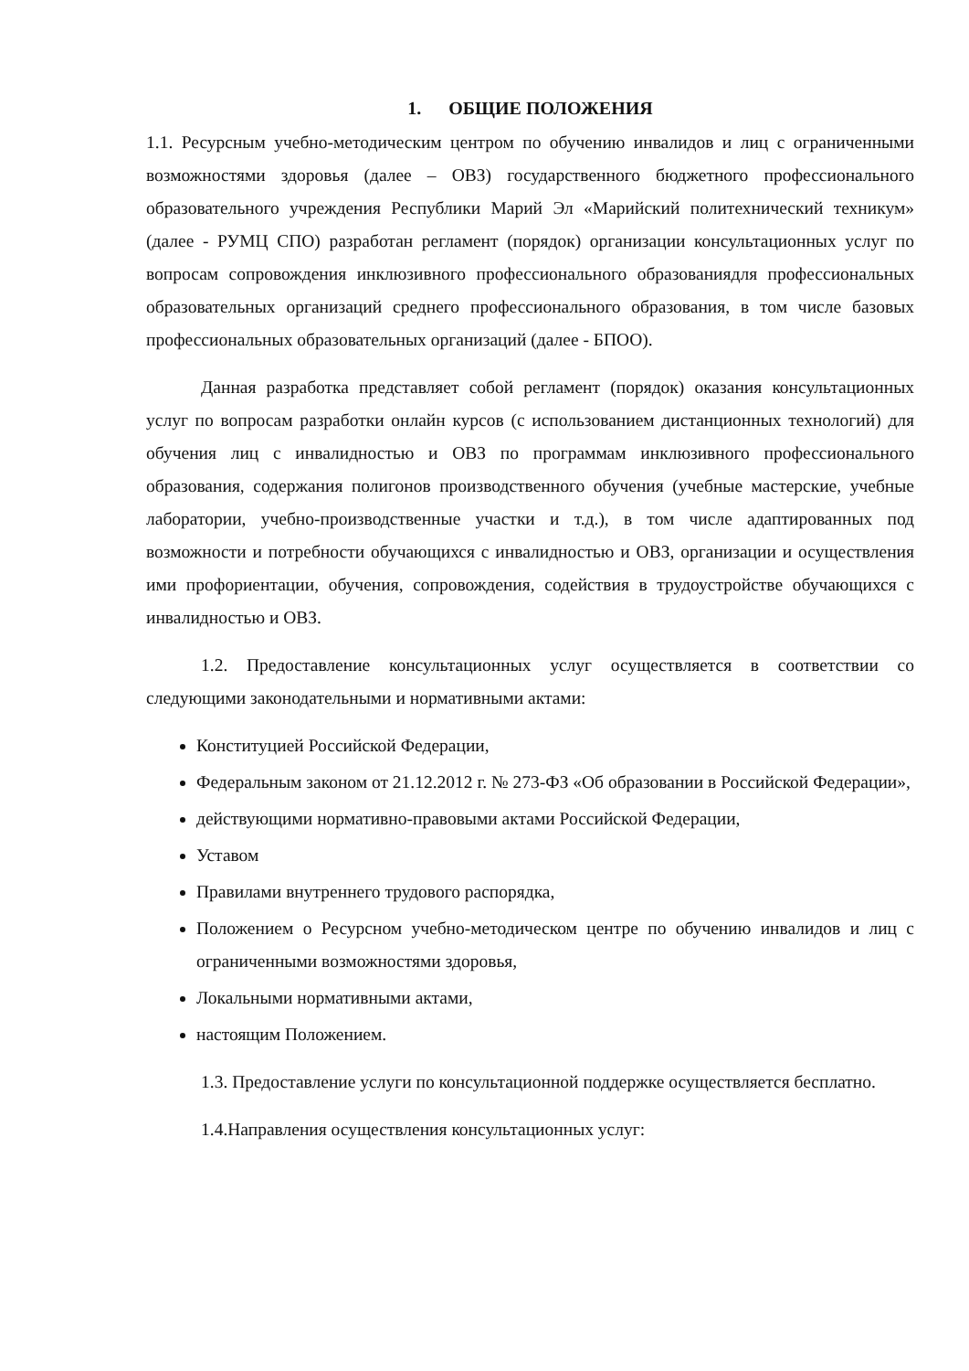1. ОБЩИЕ ПОЛОЖЕНИЯ
1.1. Ресурсным учебно-методическим центром по обучению инвалидов и лиц с ограниченными возможностями здоровья (далее – ОВЗ) государственного бюджетного профессионального образовательного учреждения Республики Марий Эл «Марийский политехнический техникум» (далее - РУМЦ СПО) разработан регламент (порядок) организации консультационных услуг по вопросам сопровождения инклюзивного профессионального образованиядля профессиональных образовательных организаций среднего профессионального образования, в том числе базовых профессиональных образовательных организаций (далее - БПОО).
Данная разработка представляет собой регламент (порядок) оказания консультационных услуг по вопросам разработки онлайн курсов (с использованием дистанционных технологий) для обучения лиц с инвалидностью и ОВЗ по программам инклюзивного профессионального образования, содержания полигонов производственного обучения (учебные мастерские, учебные лаборатории, учебно-производственные участки и т.д.), в том числе адаптированных под возможности и потребности обучающихся с инвалидностью и ОВЗ, организации и осуществления ими профориентации, обучения, сопровождения, содействия в трудоустройстве обучающихся с инвалидностью и ОВЗ.
1.2. Предоставление консультационных услуг осуществляется в соответствии со следующими законодательными и нормативными актами:
Конституцией Российской Федерации,
Федеральным законом от 21.12.2012 г. № 273-ФЗ «Об образовании в Российской Федерации»,
действующими нормативно-правовыми актами Российской Федерации,
Уставом
Правилами внутреннего трудового распорядка,
Положением о Ресурсном учебно-методическом центре по обучению инвалидов и лиц с ограниченными возможностями здоровья,
Локальными нормативными актами,
настоящим Положением.
1.3. Предоставление услуги по консультационной поддержке осуществляется бесплатно.
1.4.Направления осуществления консультационных услуг: